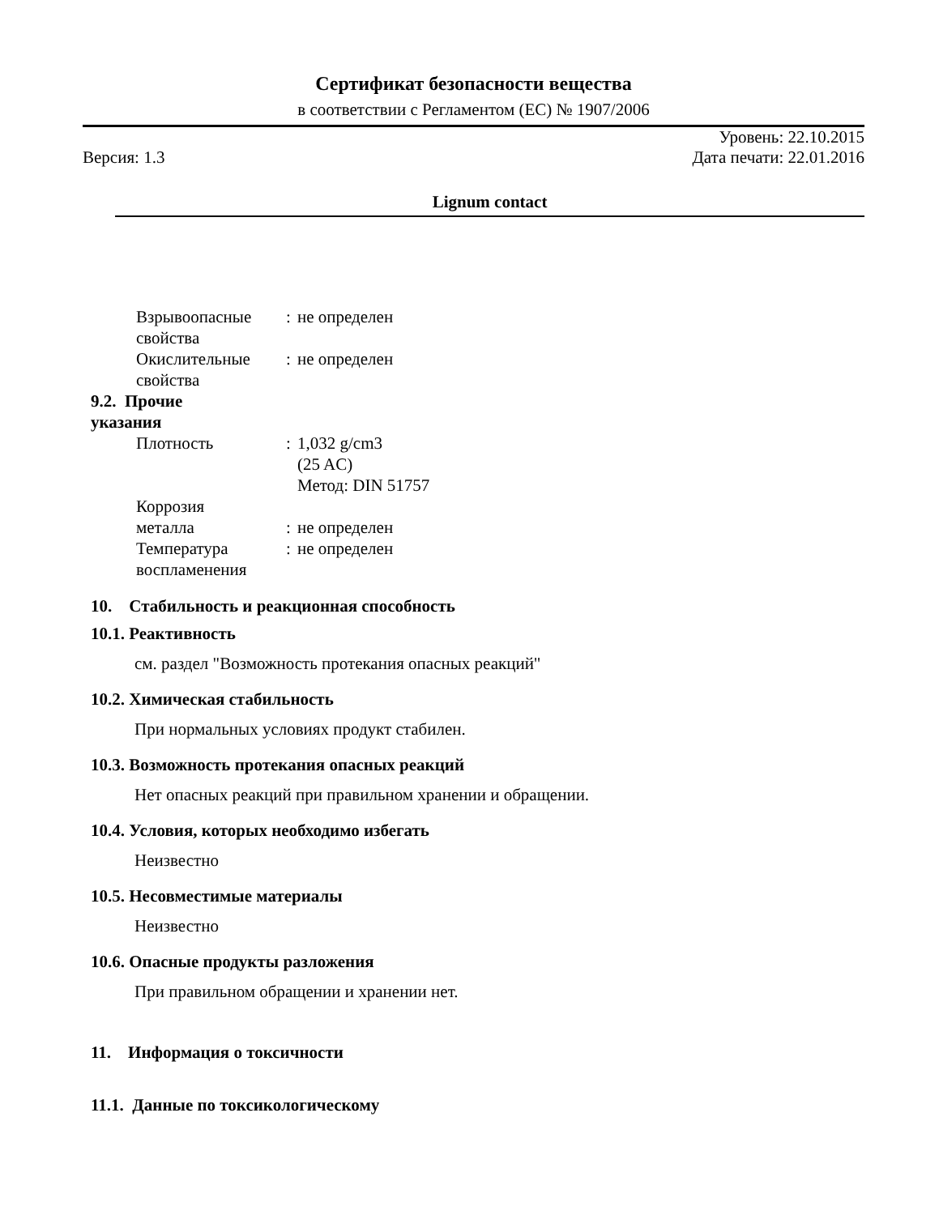Сертификат безопасности вещества
в соответствии с Регламентом (ЕС) № 1907/2006
Версия: 1.3
Уровень: 22.10.2015
Дата печати: 22.01.2016
Lignum contact
Взрывоопасные свойства
:
не определен
Окислительные свойства
:
не определен
9.2. Прочие
указания
Плотность
:
1,032 g/cm3
(25 AC)
Метод: DIN 51757
Коррозия
металла
:
не определен
Температура воспламенения
:
не определен
10. Стабильность и реакционная способность
10.1. Реактивность
см. раздел "Возможность протекания опасных реакций"
10.2. Химическая стабильность
При нормальных условиях продукт стабилен.
10.3. Возможность протекания опасных реакций
Нет опасных реакций при правильном хранении и обращении.
10.4. Условия, которых необходимо избегать
Неизвестно
10.5. Несовместимые материалы
Неизвестно
10.6. Опасные продукты разложения
При правильном обращении и хранении нет.
11. Информация о токсичности
11.1. Данные по токсикологическому